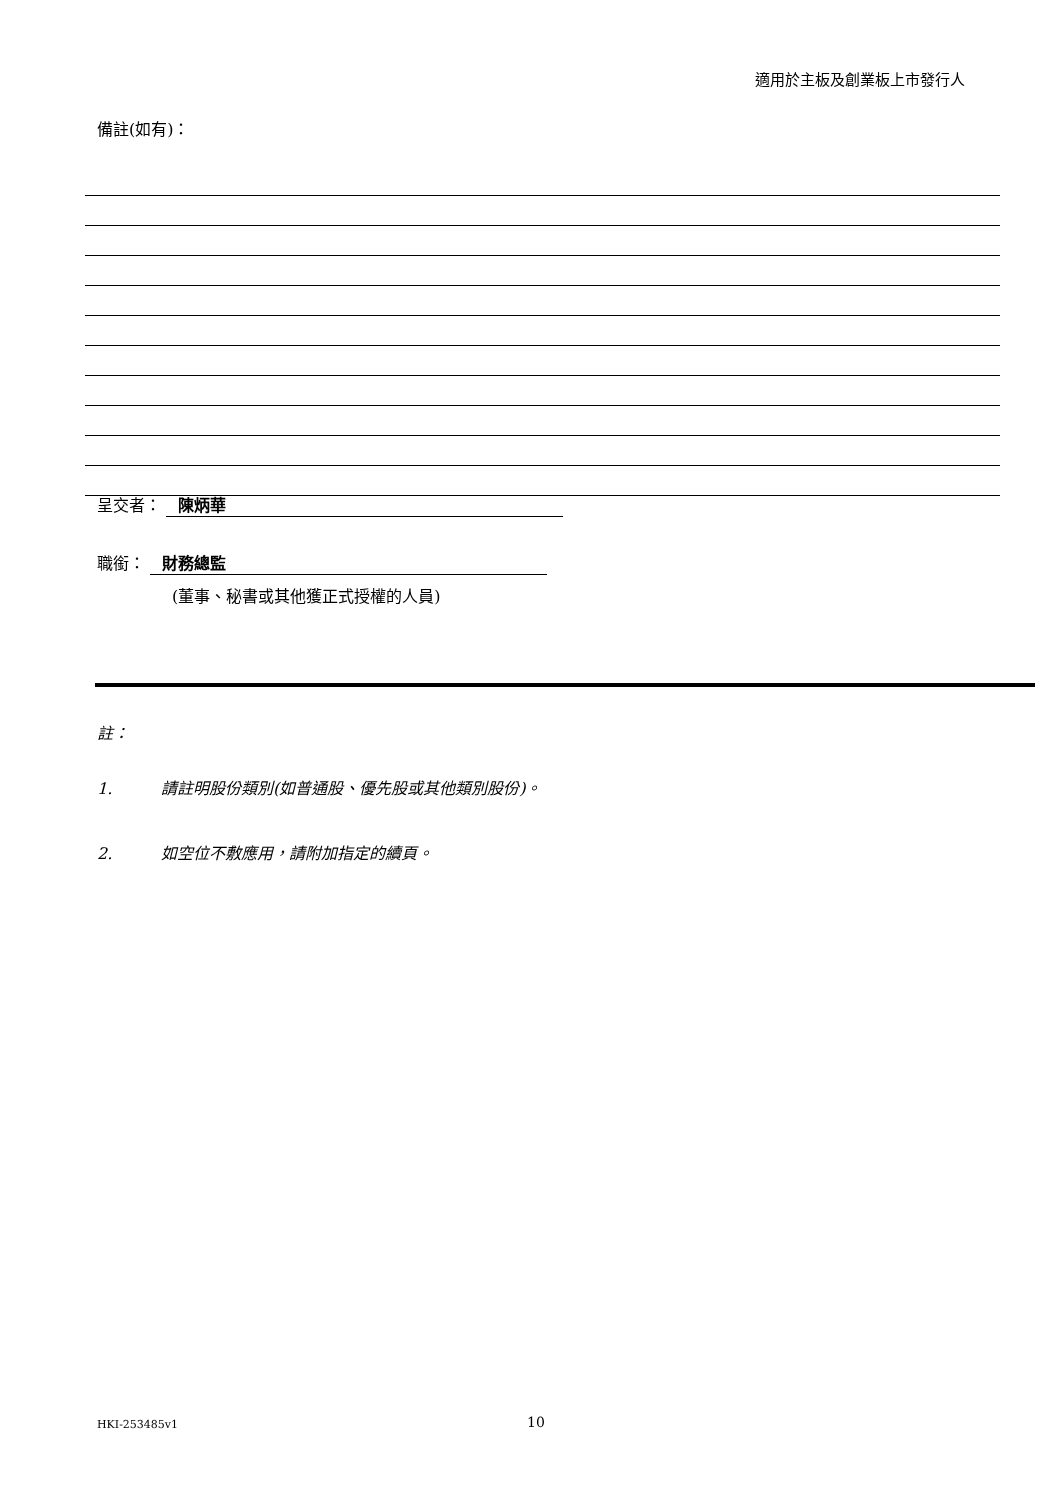適用於主板及創業板上市發行人
備註(如有)：
呈交者： 陳炳華
職銜： 財務總監
(董事、秘書或其他獲正式授權的人員)
註：
1. 請註明股份類別(如普通股、優先股或其他類別股份)。
2. 如空位不敷應用，請附加指定的續頁。
HKI-253485v1 10